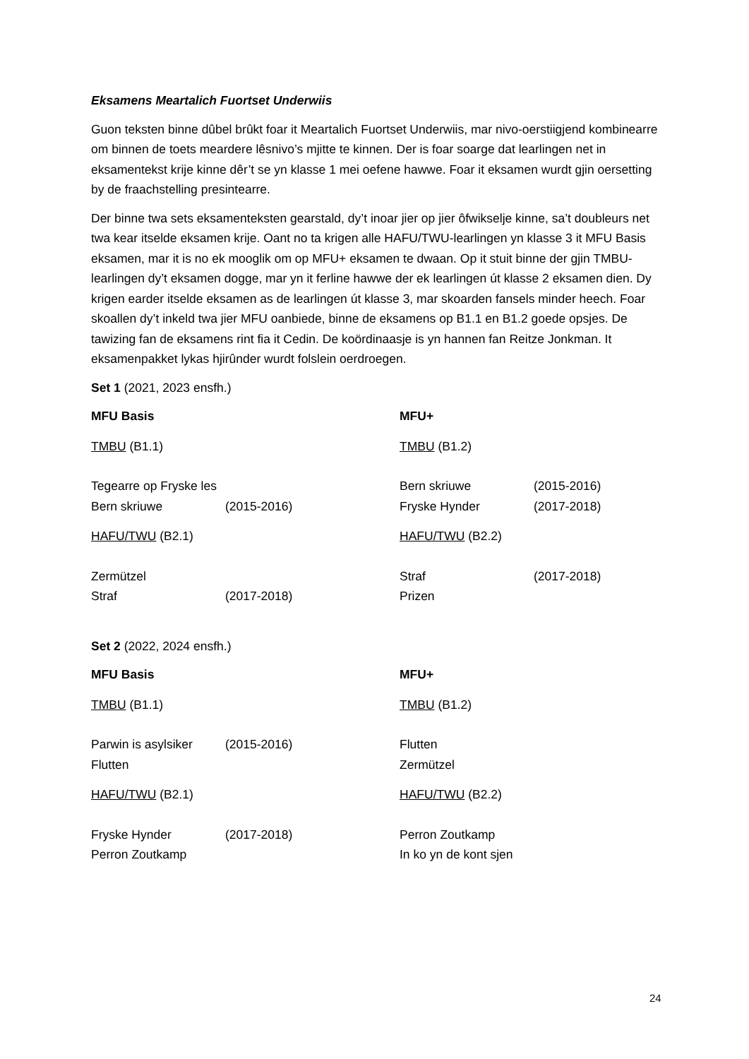Eksamens Meartalich Fuortset Underwiis
Guon teksten binne dûbel brûkt foar it Meartalich Fuortset Underwiis, mar nivo-oerstiigjend kombinearre om binnen de toets meardere lêsnivo’s mjitte te kinnen. Der is foar soarge dat learlingen net in eksamentekst krije kinne dêr’t se yn klasse 1 mei oefene hawwe. Foar it eksamen wurdt gjin oersetting by de fraachstelling presintearre.
Der binne twa sets eksamenteksten gearstald, dy’t inoar jier op jier ôfwikselje kinne, sa’t doubleurs net twa kear itselde eksamen krije. Oant no ta krigen alle HAFU/TWU-learlingen yn klasse 3 it MFU Basis eksamen, mar it is no ek mooglik om op MFU+ eksamen te dwaan. Op it stuit binne der gjin TMBU-learlingen dy’t eksamen dogge, mar yn it ferline hawwe der ek learlingen út klasse 2 eksamen dien. Dy krigen earder itselde eksamen as de learlingen út klasse 3, mar skoarden fansels minder heech. Foar skoallen dy’t inkeld twa jier MFU oanbiede, binne de eksamens op B1.1 en B1.2 goede opsjes. De tawizing fan de eksamens rint fia it Cedin. De koördinaasje is yn hannen fan Reitze Jonkman. It eksamenpakket lykas hjirûnder wurdt folslein oerdroegen.
Set 1 (2021, 2023 ensfh.)
| MFU Basis | | MFU+ | |
| TMBU (B1.1) | | TMBU (B1.2) | |
| Tegearre op Fryske les | | Bern skriuwe | (2015-2016) |
| Bern skriuwe | (2015-2016) | Fryske Hynder | (2017-2018) |
| HAFU/TWU (B2.1) | | HAFU/TWU (B2.2) | |
| Zermützel | | Straf | (2017-2018) |
| Straf | (2017-2018) | Prizen | |
Set 2 (2022, 2024 ensfh.)
| MFU Basis | | MFU+ | |
| TMBU (B1.1) | | TMBU (B1.2) | |
| Parwin is asylsiker | (2015-2016) | Flutten | |
| Flutten | | Zermützel | |
| HAFU/TWU (B2.1) | | HAFU/TWU (B2.2) | |
| Fryske Hynder | (2017-2018) | Perron Zoutkamp | |
| Perron Zoutkamp | | In ko yn de kont sjen | |
24